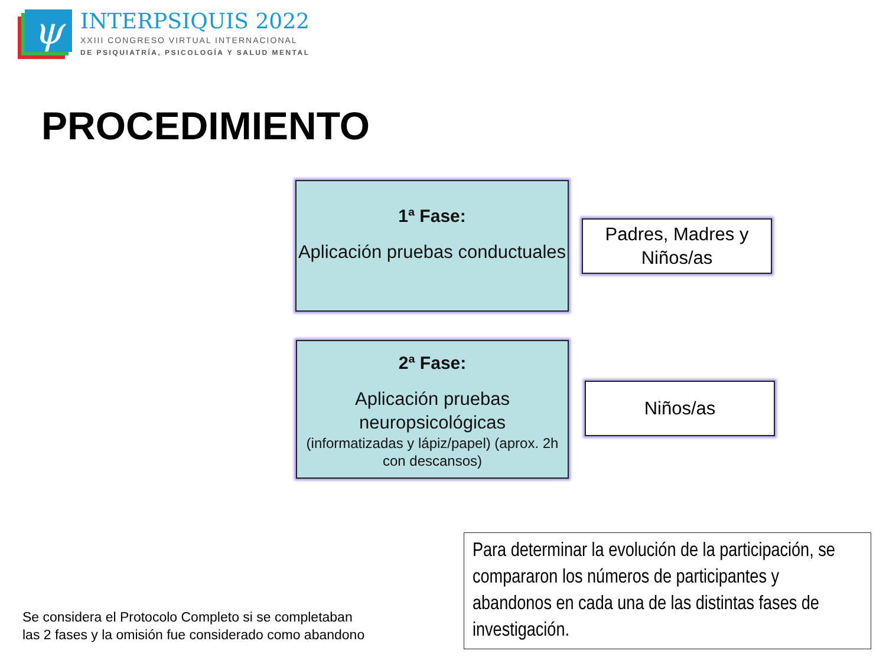ψ
INTERPSIQUIS 2022
XXIII CONGRESO VIRTUAL INTERNACIONAL
DE PSIQUIATRÍA, PSICOLOGÍA Y SALUD MENTAL
PROCEDIMIENTO
1ª Fase:
Aplicación pruebas conductuales
Padres, Madres y Niños/as
2ª Fase:
Aplicación pruebas neuropsicológicas
(informatizadas y lápiz/papel) (aprox. 2h con descansos)
Niños/as
Se considera el Protocolo Completo si se completaban
las 2 fases y la omisión fue considerado como abandono
Para determinar la evolución de la participación, se compararon los números de participantes y abandonos en cada una de las distintas fases de investigación.